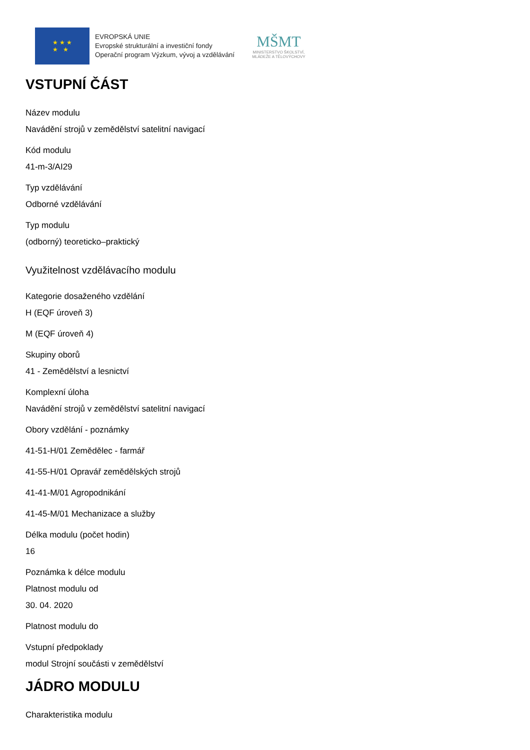★ ★ ★
★ ★
EVROPSKÁ UNIE
Evropské strukturální a investiční fondy
Operační program Výzkum, vývoj a vzdělávání
MŠMT
MINISTERSTVO ŠKOLSTVÍ,
MLÁDEŽE A TĚLOVÝCHOVY
VSTUPNÍ ČÁST
Název modulu
Navádění strojů v zemědělství satelitní navigací
Kód modulu
41-m-3/AI29
Typ vzdělávání
Odborné vzdělávání
Typ modulu
(odborný) teoreticko–praktický
Využitelnost vzdělávacího modulu
Kategorie dosaženého vzdělání
H (EQF úroveň 3)
M (EQF úroveň 4)
Skupiny oborů
41 - Zemědělství a lesnictví
Komplexní úloha
Navádění strojů v zemědělství satelitní navigací
Obory vzdělání - poznámky
41-51-H/01 Zemědělec - farmář
41-55-H/01 Opravář zemědělských strojů
41-41-M/01 Agropodnikání
41-45-M/01 Mechanizace a služby
Délka modulu (počet hodin)
16
Poznámka k délce modulu
Platnost modulu od
30. 04. 2020
Platnost modulu do
Vstupní předpoklady
modul Strojní součásti v zemědělství
JÁDRO MODULU
Charakteristika modulu